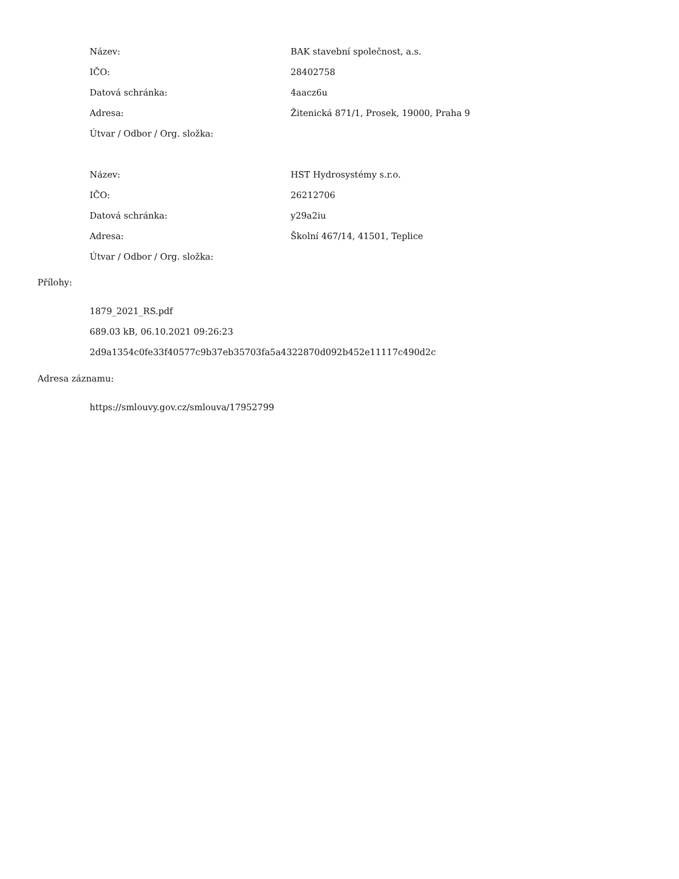| Název: | BAK stavební společnost, a.s. |
| IČO: | 28402758 |
| Datová schránka: | 4aacz6u |
| Adresa: | Žitenická 871/1, Prosek, 19000, Praha 9 |
| Útvar / Odbor / Org. složka: | |
| Název: | HST Hydrosystémy s.r.o. |
| IČO: | 26212706 |
| Datová schránka: | y29a2iu |
| Adresa: | Školní 467/14, 41501, Teplice |
| Útvar / Odbor / Org. složka: | |
Přílohy:
1879_2021_RS.pdf
689.03 kB, 06.10.2021 09:26:23
2d9a1354c0fe33f40577c9b37eb35703fa5a4322870d092b452e11117c490d2c
Adresa záznamu:
https://smlouvy.gov.cz/smlouva/17952799